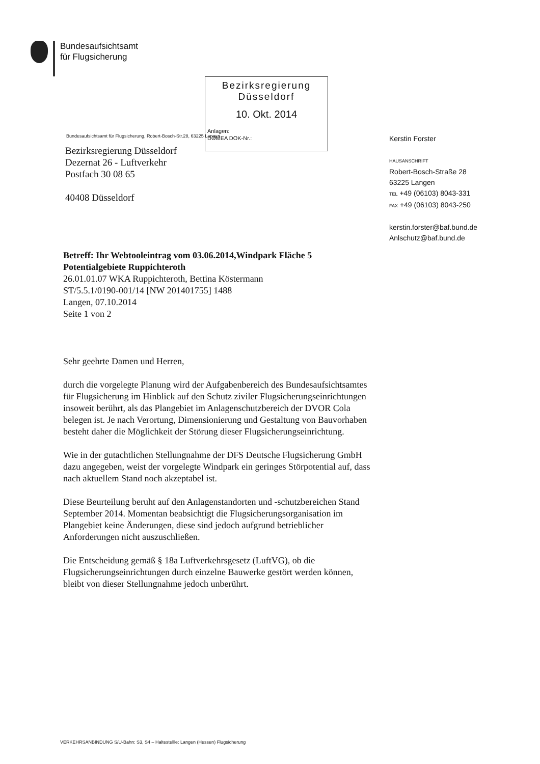Bundesaufsichtsamt
für Flugsicherung
Bezirksregierung
Düsseldorf
10. Okt. 2014
Anlagen:
DOMEA DOK-Nr.:
Bundesaufsichtsamt für Flugsicherung, Robert-Bosch-Str.28, 63225 Langen
Bezirksregierung Düsseldorf
Dezernat 26 - Luftverkehr
Postfach 30 08 65
40408 Düsseldorf
Kerstin Forster
HAUSANSCHRIFT
Robert-Bosch-Straße 28
63225 Langen
TEL +49 (06103) 8043-331
FAX +49 (06103) 8043-250
kerstin.forster@baf.bund.de
Anlschutz@baf.bund.de
Betreff: Ihr Webtooleintrag vom 03.06.2014,Windpark Fläche 5 Potentialgebiete Ruppichteroth
26.01.01.07 WKA Ruppichteroth, Bettina Köstermann
ST/5.5.1/0190-001/14 [NW 201401755] 1488
Langen, 07.10.2014
Seite 1 von 2
Sehr geehrte Damen und Herren,
durch die vorgelegte Planung wird der Aufgabenbereich des Bundesaufsichtsamtes für Flugsicherung im Hinblick auf den Schutz ziviler Flugsicherungseinrichtungen insoweit berührt, als das Plangebiet im Anlagenschutzbereich der DVOR Cola belegen ist. Je nach Verortung, Dimensionierung und Gestaltung von Bauvorhaben besteht daher die Möglichkeit der Störung dieser Flugsicherungseinrichtung.
Wie in der gutachtlichen Stellungnahme der DFS Deutsche Flugsicherung GmbH dazu angegeben, weist der vorgelegte Windpark ein geringes Störpotential auf, dass nach aktuellem Stand noch akzeptabel ist.
Diese Beurteilung beruht auf den Anlagenstandorten und -schutzbereichen Stand September 2014. Momentan beabsichtigt die Flugsicherungsorganisation im Plangebiet keine Änderungen, diese sind jedoch aufgrund betrieblicher Anforderungen nicht auszuschließen.
Die Entscheidung gemäß § 18a Luftverkehrsgesetz (LuftVG), ob die Flugsicherungseinrichtungen durch einzelne Bauwerke gestört werden können, bleibt von dieser Stellungnahme jedoch unberührt.
VERKEHRSANBINDUNG S/U-Bahn: S3, S4 – Haltestellle: Langen (Hessen) Flugsicherung